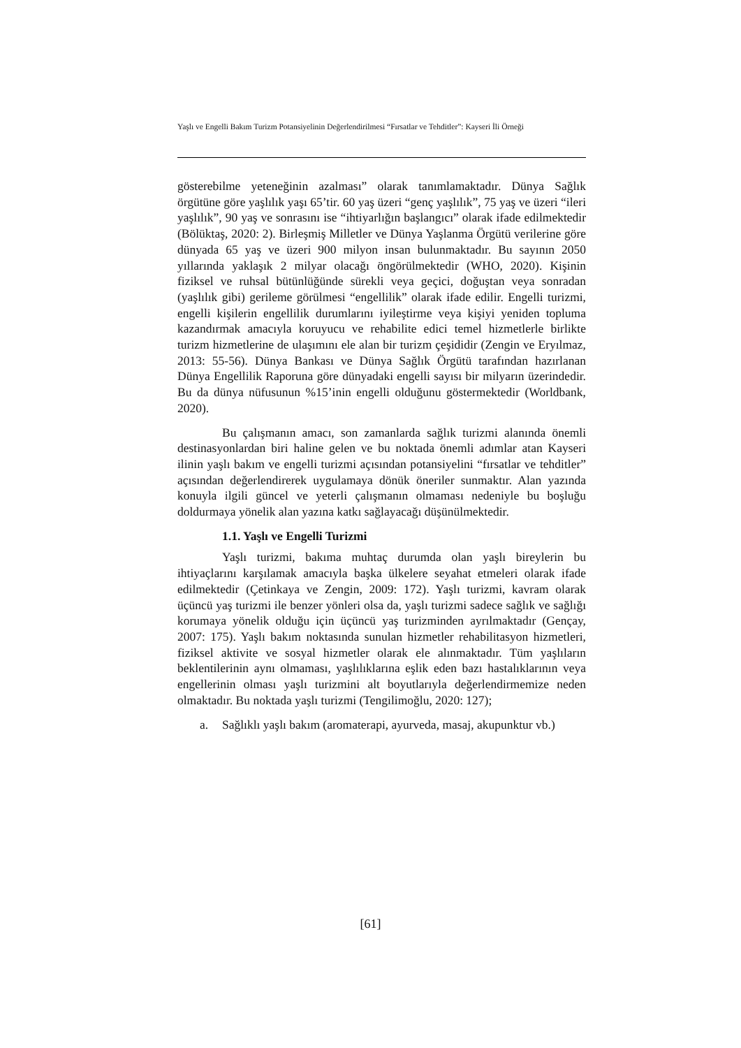Yaşlı ve Engelli Bakım Turizm Potansiyelinin Değerlendirilmesi “Fırsatlar ve Tehditler”: Kayseri İli Örneği
gösterebilme yeteneğinin azalması” olarak tanımlamaktadır. Dünya Sağlık örgütüne göre yaşlılık yaşı 65’tir. 60 yaş üzeri “genç yaşlılık”, 75 yaş ve üzeri “ileri yaşlılık”, 90 yaş ve sonrasını ise “ihtiyarlığın başlangıcı” olarak ifade edilmektedir (Bölüktaş, 2020: 2). Birleşmiş Milletler ve Dünya Yaşlanma Örgütü verilerine göre dünyada 65 yaş ve üzeri 900 milyon insan bulunmaktadır. Bu sayının 2050 yıllarında yaklaşık 2 milyar olacağı öngörülmektedir (WHO, 2020). Kişinin fiziksel ve ruhsal bütünlüğünde sürekli veya geçici, doğuştan veya sonradan (yaşlılık gibi) gerileme görülmesi “engellilik” olarak ifade edilir. Engelli turizmi, engelli kişilerin engellilik durumlarını iyileştirme veya kişiyi yeniden topluma kazandırmak amacıyla koruyucu ve rehabilite edici temel hizmetlerle birlikte turizm hizmetlerine de ulaşımını ele alan bir turizm çeşididir (Zengin ve Eryılmaz, 2013: 55-56). Dünya Bankası ve Dünya Sağlık Örgütü tarafından hazırlanan Dünya Engellilik Raporuna göre dünyadaki engelli sayısı bir milyarın üzerindedir. Bu da dünya nüfusunun %15’inin engelli olduğunu göstermektedir (Worldbank, 2020).
Bu çalışmanın amacı, son zamanlarda sağlık turizmi alanında önemli destinasyonlardan biri haline gelen ve bu noktada önemli adımlar atan Kayseri ilinin yaşlı bakım ve engelli turizmi açısından potansiyelini “fırsatlar ve tehditler” açısından değerlendirerek uygulamaya dönük öneriler sunmaktır. Alan yazında konuyla ilgili güncel ve yeterli çalışmanın olmaması nedeniyle bu boşluğu doldurmaya yönelik alan yazına katkı sağlayacağı düşünülmektedir.
1.1. Yaşlı ve Engelli Turizmi
Yaşlı turizmi, bakıma muhtaç durumda olan yaşlı bireylerin bu ihtiyaçlarını karşılamak amacıyla başka ülkelere seyahat etmeleri olarak ifade edilmektedir (Çetinkaya ve Zengin, 2009: 172). Yaşlı turizmi, kavram olarak üçüncü yaş turizmi ile benzer yönleri olsa da, yaşlı turizmi sadece sağlık ve sağlığı korumaya yönelik olduğu için üçüncü yaş turizminden ayrılmaktadır (Gençay, 2007: 175). Yaşlı bakım noktasında sunulan hizmetler rehabilitasyon hizmetleri, fiziksel aktivite ve sosyal hizmetler olarak ele alınmaktadır. Tüm yaşlıların beklentilerinin aynı olmaması, yaşlılıklarına eşlik eden bazı hastalıklarının veya engellerinin olması yaşlı turizmini alt boyutlarıyla değerlendirmemize neden olmaktadır. Bu noktada yaşlı turizmi (Tengilimoğlu, 2020: 127);
a. Sağlıklı yaşlı bakım (aromaterapi, ayurveda, masaj, akupunktur vb.)
[61]